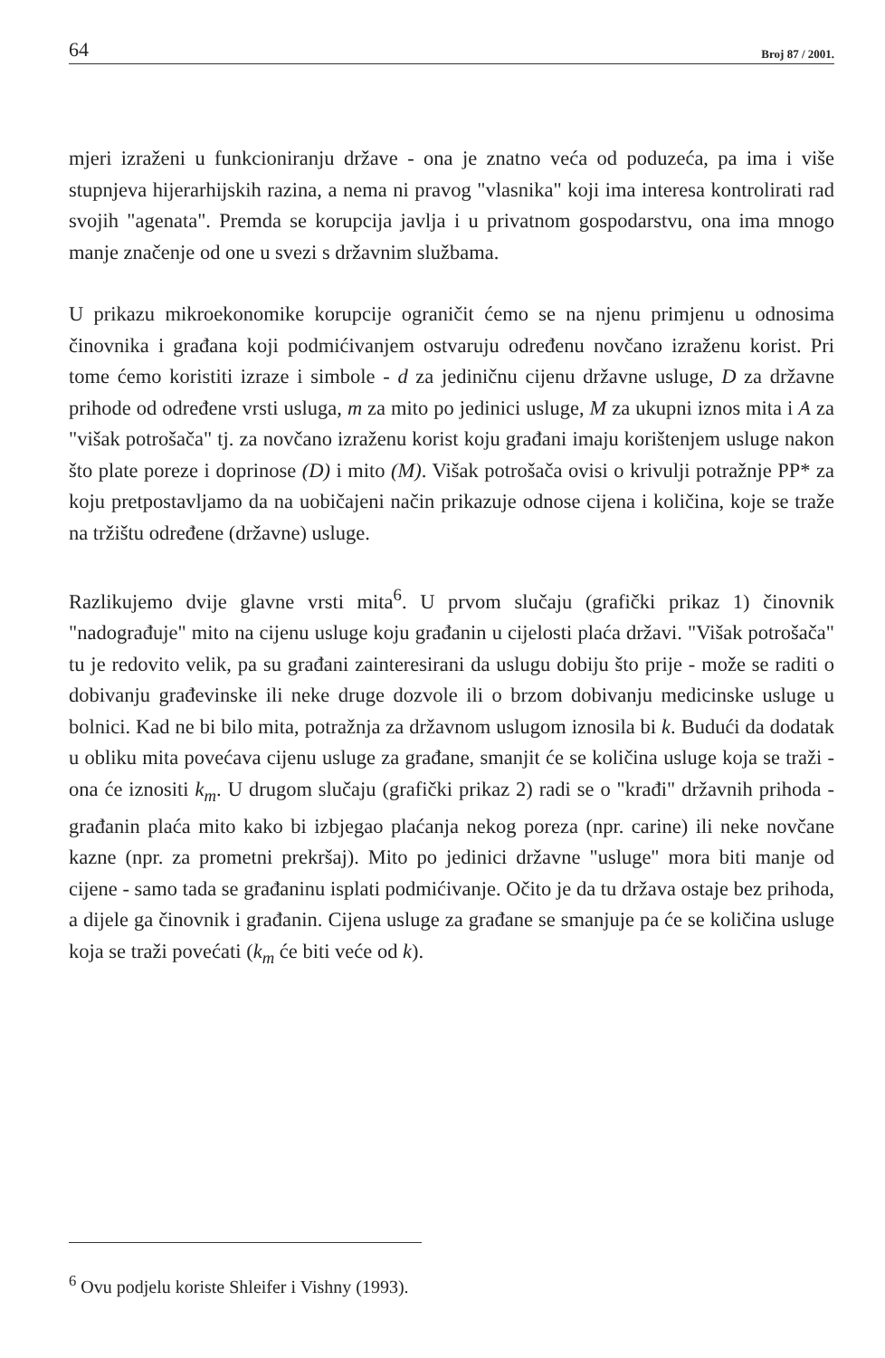64 Broj 87 / 2001.
mjeri izraženi u funkcioniranju države - ona je znatno veća od poduzeća, pa ima i više stupnjeva hijerarhijskih razina, a nema ni pravog "vlasnika" koji ima interesa kontrolirati rad svojih "agenata". Premda se korupcija javlja i u privatnom gospodarstvu, ona ima mnogo manje značenje od one u svezi s državnim službama.
U prikazu mikroekonomike korupcije ograničit ćemo se na njenu primjenu u odnosima činovnika i građana koji podmićivanjem ostvaruju određenu novčano izraženu korist. Pri tome ćemo koristiti izraze i simbole - d za jediničnu cijenu državne usluge, D za državne prihode od određene vrsti usluga, m za mito po jedinici usluge, M za ukupni iznos mita i A za "višak potrošača" tj. za novčano izraženu korist koju građani imaju korištenjem usluge nakon što plate poreze i doprinose (D) i mito (M). Višak potrošača ovisi o krivulji potražnje PP* za koju pretpostavljamo da na uobičajeni način prikazuje odnose cijena i količina, koje se traže na tržištu određene (državne) usluge.
Razlikujemo dvije glavne vrsti mita<sup>6</sup>. U prvom slučaju (grafički prikaz 1) činovnik "nadograđuje" mito na cijenu usluge koju građanin u cijelosti plaća državi. "Višak potrošača" tu je redovito velik, pa su građani zainteresirani da uslugu dobiju što prije - može se raditi o dobivanju građevinske ili neke druge dozvole ili o brzom dobivanju medicinske usluge u bolnici. Kad ne bi bilo mita, potražnja za državnom uslugom iznosila bi k. Budući da dodatak u obliku mita povećava cijenu usluge za građane, smanjit će se količina usluge koja se traži - ona će iznositi k<sub>m</sub>. U drugom slučaju (grafički prikaz 2) radi se o "krađi" državnih prihoda - građanin plaća mito kako bi izbjegao plaćanja nekog poreza (npr. carine) ili neke novčane kazne (npr. za prometni prekršaj). Mito po jedinici državne "usluge" mora biti manje od cijene - samo tada se građaninu isplati podmićivanje. Očito je da tu država ostaje bez prihoda, a dijele ga činovnik i građanin. Cijena usluge za građane se smanjuje pa će se količina usluge koja se traži povećati (k<sub>m</sub> će biti veće od k).
<sup>6</sup> Ovu podjelu koriste Shleifer i Vishny (1993).